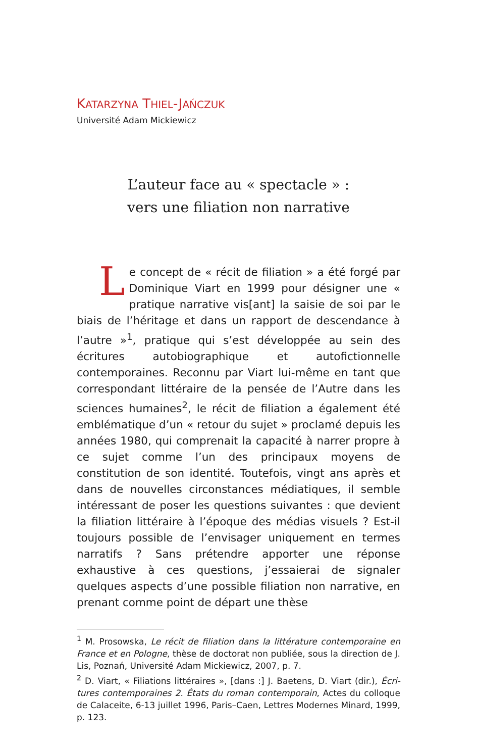KATARZYNA THIEL-JAŃCZUK
Université Adam Mickiewicz
L’auteur face au « spectacle » :
vers une filiation non narrative
Le concept de « récit de filiation » a été forgé par Dominique Viart en 1999 pour désigner une « pratique narrative vis[ant] la saisie de soi par le biais de l’héritage et dans un rapport de descendance à l’autre »<sup>1</sup>, pratique qui s’est développée au sein des écritures auto­biographique et autofictionnelle contemporaines. Recon­nu par Viart lui-même en tant que correspondant littéraire de la pensée de l’Autre dans les sciences humaines<sup>2</sup>, le récit de filiation a également été emblématique d’un « re­tour du sujet » proclamé depuis les années 1980, qui com­prenait la capacité à narrer propre à ce sujet comme l’un des principaux moyens de constitution de son identité. Toutefois, vingt ans après et dans de nouvelles circons­tances médiatiques, il semble intéressant de poser les ques­tions suivantes : que devient la filiation littéraire à l’époque des médias visuels ? Est-il toujours possible de l’envisager uniquement en termes narratifs ? Sans prétendre appor­ter une réponse exhaustive à ces questions, j’essaierai de signaler quelques aspects d’une possible filiation non narrative, en prenant comme point de départ une thèse
<sup>1</sup> M. Prosowska, Le récit de filiation dans la littérature contemporaine en France et en Pologne, thèse de doctorat non publiée, sous la direction de J. Lis, Poznań, Université Adam Mickiewicz, 2007, p. 7.
<sup>2</sup> D. Viart, « Filiations littéraires », [dans :] J. Baetens, D. Viart (dir.), Écri­tures contemporaines 2. États du roman contemporain, Actes du colloque de Calaceite, 6-13 juillet 1996, Paris–Caen, Lettres Modernes Minard, 1999, p. 123.